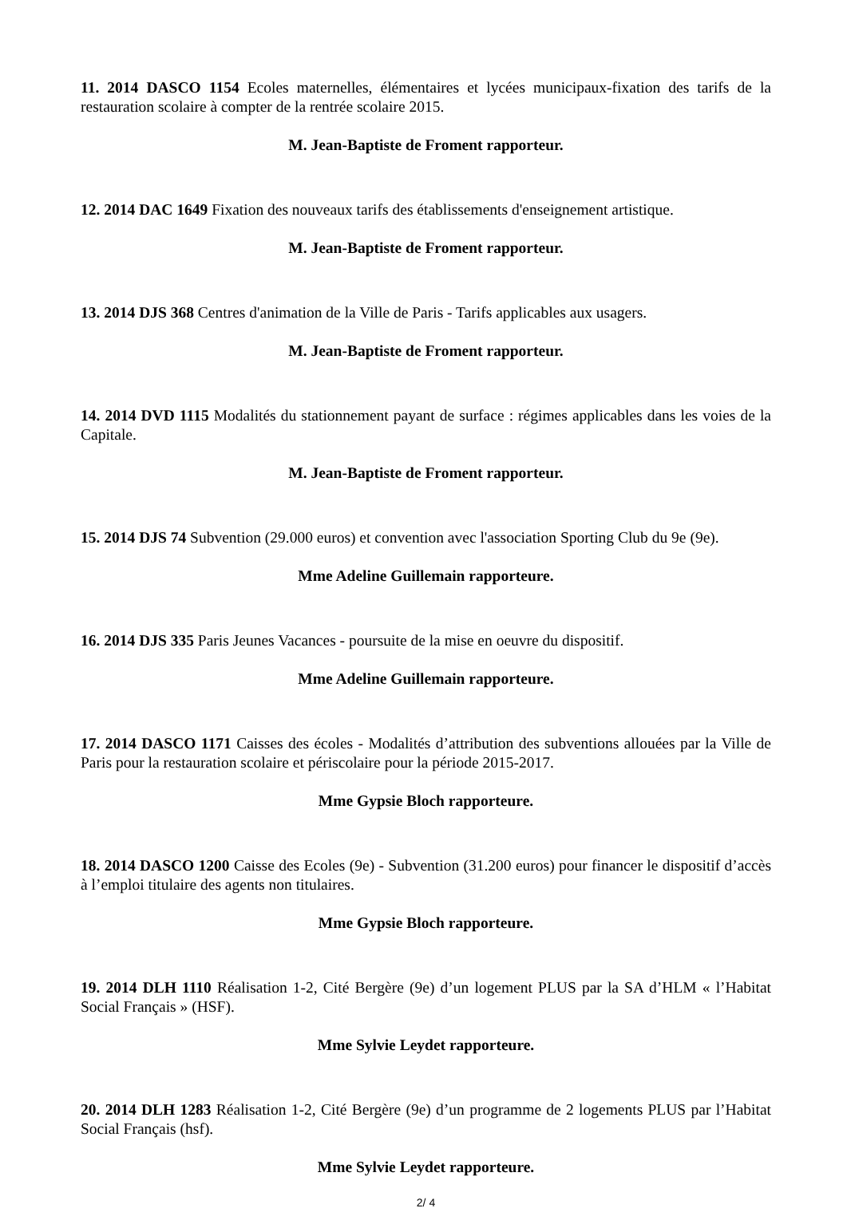11. 2014 DASCO 1154 Ecoles maternelles, élémentaires et lycées municipaux-fixation des tarifs de la restauration scolaire à compter de la rentrée scolaire 2015.
M. Jean-Baptiste de Froment rapporteur.
12. 2014 DAC 1649 Fixation des nouveaux tarifs des établissements d'enseignement artistique.
M. Jean-Baptiste de Froment rapporteur.
13. 2014 DJS 368 Centres d'animation de la Ville de Paris - Tarifs applicables aux usagers.
M. Jean-Baptiste de Froment rapporteur.
14. 2014 DVD 1115 Modalités du stationnement payant de surface : régimes applicables dans les voies de la Capitale.
M. Jean-Baptiste de Froment rapporteur.
15. 2014 DJS 74 Subvention (29.000 euros) et convention avec l'association Sporting Club du 9e (9e).
Mme Adeline Guillemain rapporteure.
16. 2014 DJS 335 Paris Jeunes Vacances - poursuite de la mise en oeuvre du dispositif.
Mme Adeline Guillemain rapporteure.
17. 2014 DASCO 1171 Caisses des écoles - Modalités d’attribution des subventions allouées par la Ville de Paris pour la restauration scolaire et périscolaire pour la période 2015-2017.
Mme Gypsie Bloch rapporteure.
18. 2014 DASCO 1200 Caisse des Ecoles (9e) - Subvention (31.200 euros) pour financer le dispositif d’accès à l’emploi titulaire des agents non titulaires.
Mme Gypsie Bloch rapporteure.
19. 2014 DLH 1110 Réalisation 1-2, Cité Bergère (9e) d’un logement PLUS par la SA d’HLM « l’Habitat Social Français » (HSF).
Mme Sylvie Leydet rapporteure.
20. 2014 DLH 1283 Réalisation 1-2, Cité Bergère (9e) d’un programme de 2 logements PLUS par l’Habitat Social Français (hsf).
Mme Sylvie Leydet rapporteure.
2/ 4